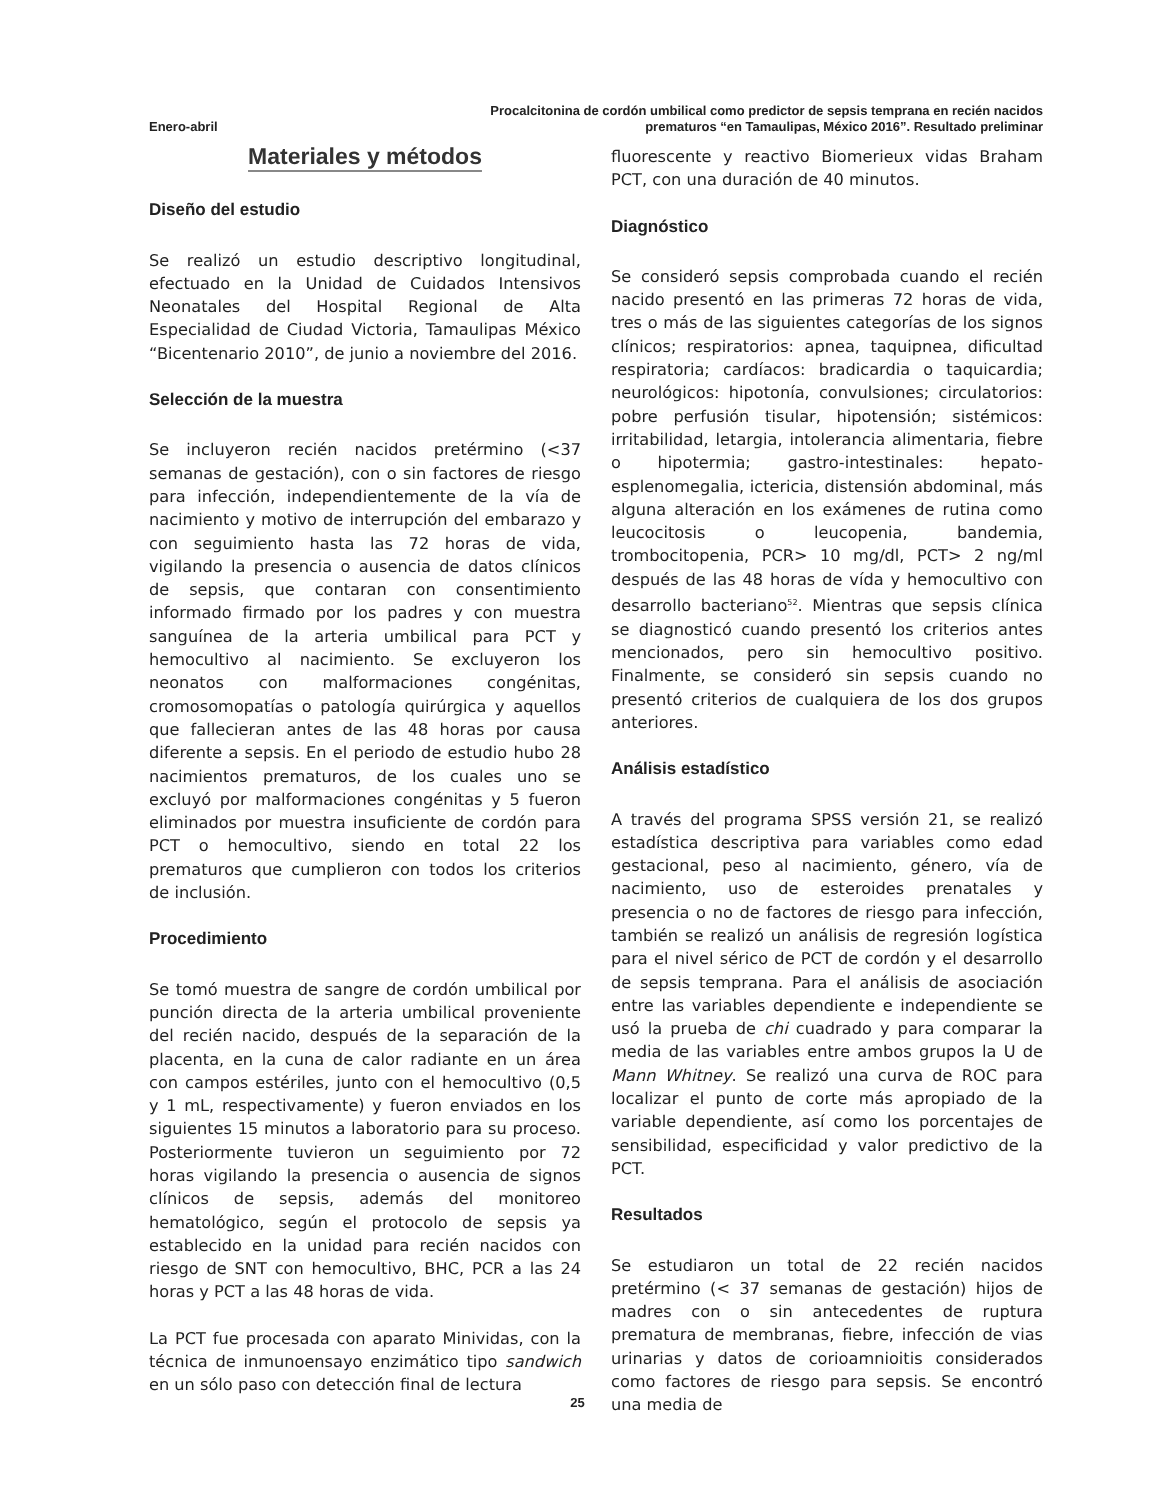Enero-abril
Procalcitonina de cordón umbilical como predictor de sepsis temprana en recién nacidos
prematuros “en Tamaulipas, México 2016”. Resultado preliminar
Materiales y métodos
Diseño del estudio
Se realizó un estudio descriptivo longitudinal, efectuado en la Unidad de Cuidados Intensivos Neonatales del Hospital Regional de Alta Especialidad de Ciudad Victoria, Tamaulipas México “Bicentenario 2010”, de junio a noviembre del 2016.
Selección de la muestra
Se incluyeron recién nacidos pretérmino (<37 semanas de gestación), con o sin factores de riesgo para infección, independientemente de la vía de nacimiento y motivo de interrupción del embarazo y con seguimiento hasta las 72 horas de vida, vigilando la presencia o ausencia de datos clínicos de sepsis, que contaran con consentimiento informado firmado por los padres y con muestra sanguínea de la arteria umbilical para PCT y hemocultivo al nacimiento. Se excluyeron los neonatos con malformaciones congénitas, cromosomopatías o patología quirúrgica y aquellos que fallecieran antes de las 48 horas por causa diferente a sepsis. En el periodo de estudio hubo 28 nacimientos prematuros, de los cuales uno se excluyó por malformaciones congénitas y 5 fueron eliminados por muestra insuficiente de cordón para PCT o hemocultivo, siendo en total 22 los prematuros que cumplieron con todos los criterios de inclusión.
Procedimiento
Se tomó muestra de sangre de cordón umbilical por punción directa de la arteria umbilical proveniente del recién nacido, después de la separación de la placenta, en la cuna de calor radiante en un área con campos estériles, junto con el hemocultivo (0,5 y 1 mL, respectivamente) y fueron enviados en los siguientes 15 minutos a laboratorio para su proceso. Posteriormente tuvieron un seguimiento por 72 horas vigilando la presencia o ausencia de signos clínicos de sepsis, además del monitoreo hematológico, según el protocolo de sepsis ya establecido en la unidad para recién nacidos con riesgo de SNT con hemocultivo, BHC, PCR a las 24 horas y PCT a las 48 horas de vida.
La PCT fue procesada con aparato Minividas, con la técnica de inmunoensayo enzimático tipo sandwich en un sólo paso con detección final de lectura
fluorescente y reactivo Biomerieux vidas Braham PCT, con una duración de 40 minutos.
Diagnóstico
Se consideró sepsis comprobada cuando el recién nacido presentó en las primeras 72 horas de vida, tres o más de las siguientes categorías de los signos clínicos; respiratorios: apnea, taquipnea, dificultad respiratoria; cardíacos: bradicardia o taquicardia; neurológicos: hipotonía, convulsiones; circulatorios: pobre perfusión tisular, hipotensión; sistémicos: irritabilidad, letargia, intolerancia alimentaria, fiebre o hipotermia; gastro-intestinales: hepato-esplenomegalia, ictericia, distensión abdominal, más alguna alteración en los exámenes de rutina como leucocitosis o leucopenia, bandemia, trombocitopenia, PCR> 10 mg/dl, PCT> 2 ng/ml después de las 48 horas de vída y hemocultivo con desarrollo bacteriano<sup>52</sup>. Mientras que sepsis clínica se diagnosticó cuando presentó los criterios antes mencionados, pero sin hemocultivo positivo. Finalmente, se consideró sin sepsis cuando no presentó criterios de cualquiera de los dos grupos anteriores.
Análisis estadístico
A través del programa SPSS versión 21, se realizó estadística descriptiva para variables como edad gestacional, peso al nacimiento, género, vía de nacimiento, uso de esteroides prenatales y presencia o no de factores de riesgo para infección, también se realizó un análisis de regresión logística para el nivel sérico de PCT de cordón y el desarrollo de sepsis temprana. Para el análisis de asociación entre las variables dependiente e independiente se usó la prueba de chi cuadrado y para comparar la media de las variables entre ambos grupos la U de Mann Whitney. Se realizó una curva de ROC para localizar el punto de corte más apropiado de la variable dependiente, así como los porcentajes de sensibilidad, especificidad y valor predictivo de la PCT.
Resultados
Se estudiaron un total de 22 recién nacidos pretérmino (< 37 semanas de gestación) hijos de madres con o sin antecedentes de ruptura prematura de membranas, fiebre, infección de vias urinarias y datos de corioamnioitis considerados como factores de riesgo para sepsis. Se encontró una media de
25